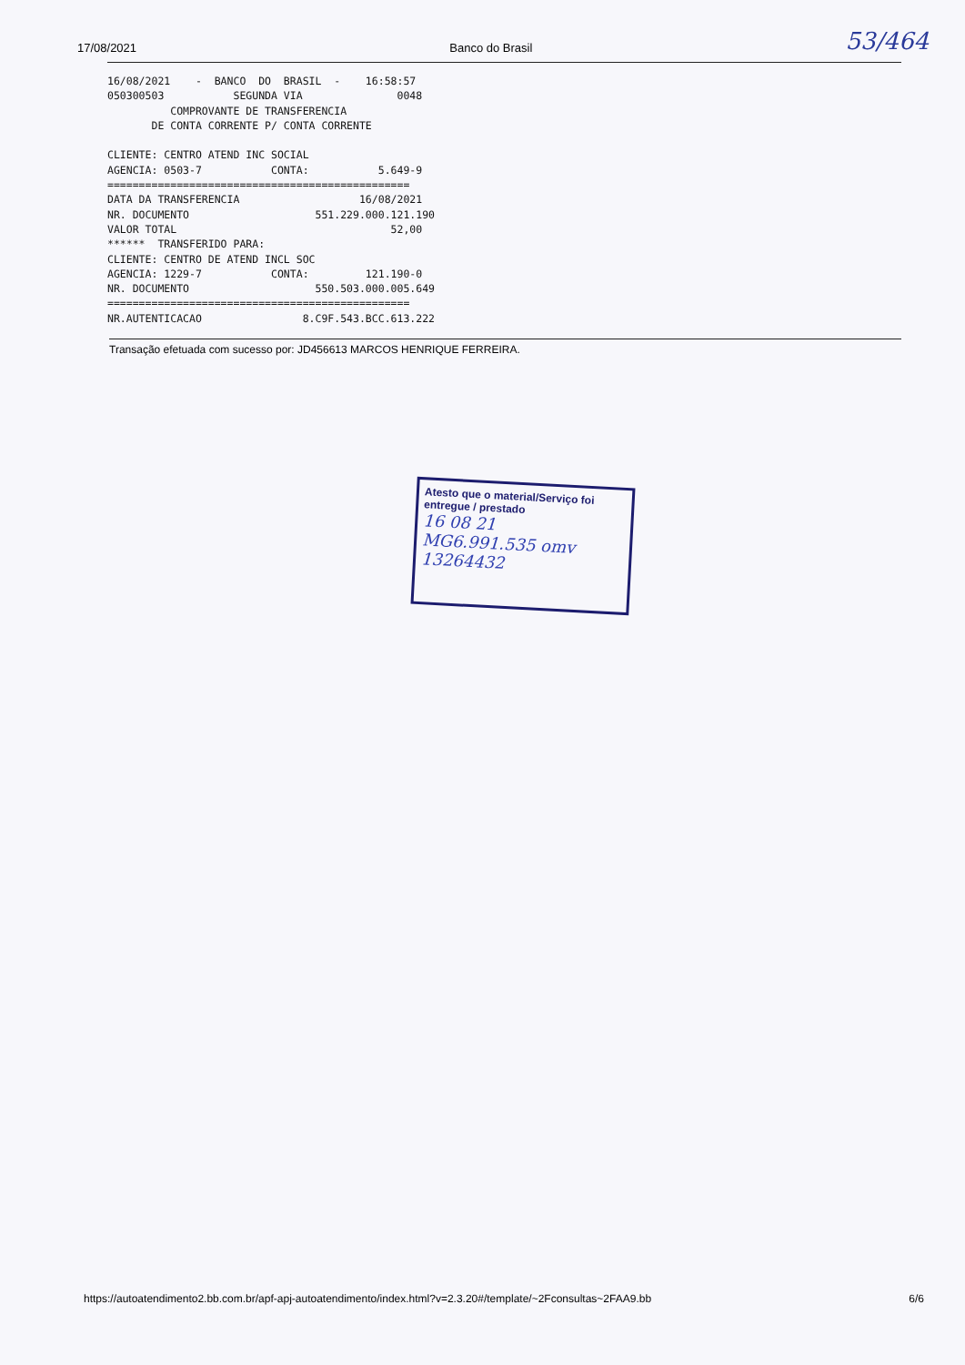17/08/2021 Banco do Brasil 53/464
16/08/2021    -  BANCO  DO  BRASIL  -    16:58:57
050300503           SEGUNDA VIA               0048
          COMPROVANTE DE TRANSFERENCIA
       DE CONTA CORRENTE P/ CONTA CORRENTE

CLIENTE: CENTRO ATEND INC SOCIAL
AGENCIA: 0503-7           CONTA:           5.649-9
================================================
DATA DA TRANSFERENCIA                   16/08/2021
NR. DOCUMENTO                    551.229.000.121.190
VALOR TOTAL                                  52,00
******  TRANSFERIDO PARA:
CLIENTE: CENTRO DE ATEND INCL SOC
AGENCIA: 1229-7           CONTA:         121.190-0
NR. DOCUMENTO                    550.503.000.005.649
================================================
NR.AUTENTICACAO                8.C9F.543.BCC.613.222
Transação efetuada com sucesso por: JD456613 MARCOS HENRIQUE FERREIRA.
Atesto que o material/Serviço foi entregue / prestado
16 08 21
MG6.991.535 omv
13264432
https://autoatendimento2.bb.com.br/apf-apj-autoatendimento/index.html?v=2.3.20#/template/~2Fconsultas~2FAA9.bb 6/6